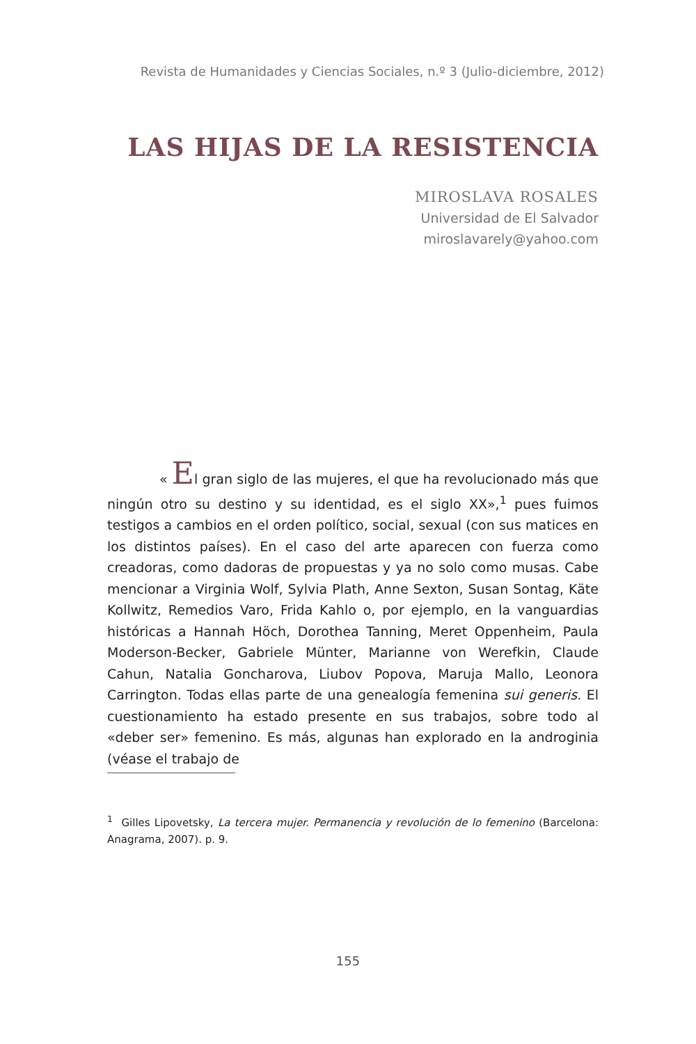Revista de Humanidades y Ciencias Sociales, n.º 3 (Julio-diciembre, 2012)
LAS HIJAS DE LA RESISTENCIA
MIROSLAVA ROSALES
Universidad de El Salvador
miroslavarely@yahoo.com
« El gran siglo de las mujeres, el que ha revolucionado más que ningún otro su destino y su identidad, es el siglo XX»,<sup>1</sup> pues fuimos testigos a cambios en el orden político, social, sexual (con sus matices en los distintos países). En el caso del arte aparecen con fuerza como creadoras, como dadoras de propuestas y ya no solo como musas. Cabe mencionar a Virginia Wolf, Sylvia Plath, Anne Sexton, Susan Sontag, Käte Kollwitz, Remedios Varo, Frida Kahlo o, por ejemplo, en la vanguardias históricas a Hannah Höch, Dorothea Tanning, Meret Oppenheim, Paula Moderson-Becker, Gabriele Münter, Marianne von Werefkin, Claude Cahun, Natalia Goncharova, Liubov Popova, Maruja Mallo, Leonora Carrington. Todas ellas parte de una genealogía femenina sui generis. El cuestionamiento ha estado presente en sus trabajos, sobre todo al «deber ser» femenino. Es más, algunas han explorado en la androginia (véase el trabajo de
<sup>1</sup> Gilles Lipovetsky, La tercera mujer. Permanencia y revolución de lo femenino (Barcelona: Anagrama, 2007). p. 9.
155